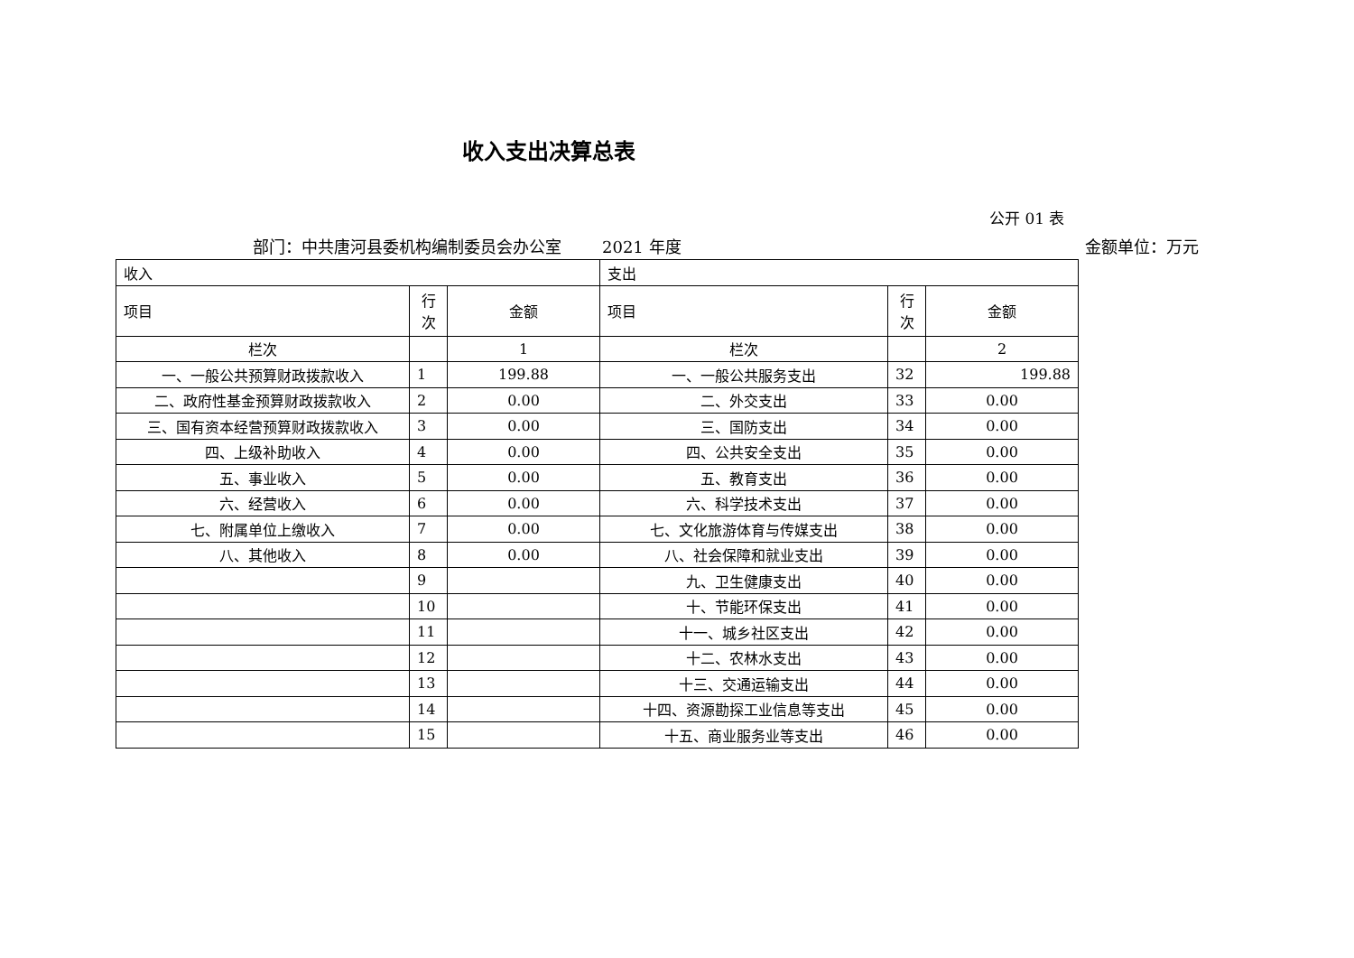收入支出决算总表
公开 01 表
部门：中共唐河县委机构编制委员会办公室 2021 年度 金额单位：万元
| 收入 | | | 支出 | | |
| --- | --- | --- | --- | --- | --- |
| 项目 | 行 次 | 金额 | 项目 | 行 次 | 金额 |
| 栏次 | | 1 | 栏次 | | 2 |
| 一、一般公共预算财政拨款收入 | 1 | 199.88 | 一、一般公共服务支出 | 32 | 199.88 |
| 二、政府性基金预算财政拨款收入 | 2 | 0.00 | 二、外交支出 | 33 | 0.00 |
| 三、国有资本经营预算财政拨款收入 | 3 | 0.00 | 三、国防支出 | 34 | 0.00 |
| 四、上级补助收入 | 4 | 0.00 | 四、公共安全支出 | 35 | 0.00 |
| 五、事业收入 | 5 | 0.00 | 五、教育支出 | 36 | 0.00 |
| 六、经营收入 | 6 | 0.00 | 六、科学技术支出 | 37 | 0.00 |
| 七、附属单位上缴收入 | 7 | 0.00 | 七、文化旅游体育与传媒支出 | 38 | 0.00 |
| 八、其他收入 | 8 | 0.00 | 八、社会保障和就业支出 | 39 | 0.00 |
| | 9 | | 九、卫生健康支出 | 40 | 0.00 |
| | 10 | | 十、节能环保支出 | 41 | 0.00 |
| | 11 | | 十一、城乡社区支出 | 42 | 0.00 |
| | 12 | | 十二、农林水支出 | 43 | 0.00 |
| | 13 | | 十三、交通运输支出 | 44 | 0.00 |
| | 14 | | 十四、资源勘探工业信息等支出 | 45 | 0.00 |
| | 15 | | 十五、商业服务业等支出 | 46 | 0.00 |